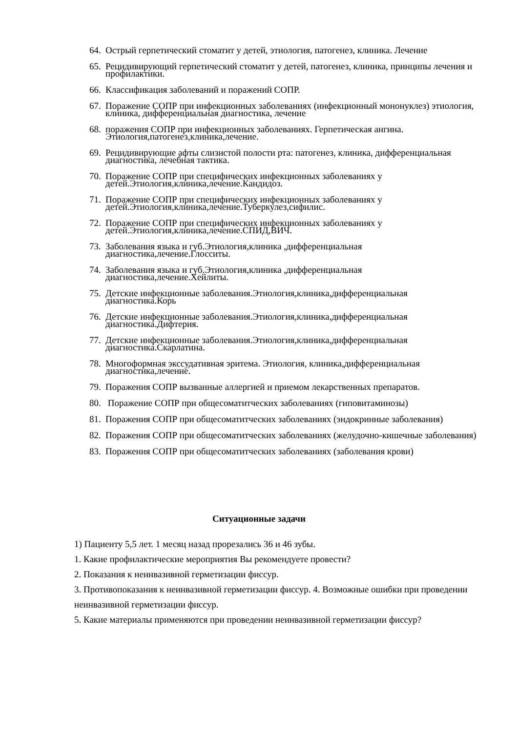64. Острый герпетический стоматит у детей, этиология, патогенез, клиника. Лечение
65. Рецидивирующий герпетический стоматит у детей, патогенез, клиника, принципы лечения и профилактики.
66. Классификация заболеваний и поражений СОПР.
67. Поражение СОПР при инфекционных заболеваниях (инфекционный мононуклез) этиология, клиника, дифференциальная диагностика, лечение
68. поражения СОПР при инфекционных заболеваниях. Герпетическая ангина. Этиология,патогенез,клиника,лечение.
69. Рецидивирующие афты слизистой полости рта: патогенез, клиника, дифференциальная диагностика, лечебная тактика.
70. Поражение СОПР при специфических инфекционных заболеваниях у детей.Этиология,клиника,лечение.Кандидоз.
71. Поражение СОПР при специфических инфекционных заболеваниях у детей.Этиология,клиника,лечение.Туберкулез,сифилис.
72. Поражение СОПР при специфических инфекционных заболеваниях у детей.Этиология,клиника,лечение.СПИД,ВИЧ.
73. Заболевания языка и губ.Этиология,клиника ,дифференциальная диагностика,лечение.Глосситы.
74. Заболевания языка и губ.Этиология,клиника ,дифференциальная диагностика,лечение.Хейлиты.
75. Детские инфекционные заболевания.Этиология,клиника,дифференциальная диагностика.Корь
76. Детские инфекционные заболевания.Этиология,клиника,дифференциальная диагностика.Дифтерия.
77. Детские инфекционные заболевания.Этиология,клиника,дифференциальная диагностика.Скарлатина.
78. Многоформная экссудативная эритема. Этиология, клиника,дифференциальная диагностика,лечение.
79. Поражения СОПР вызванные аллергией и приемом лекарственных препаратов.
80. Поражение СОПР при общесоматитческих заболеваниях (гиповитаминозы)
81. Поражения СОПР при общесоматитческих заболеваниях (эндокринные заболевания)
82. Поражения СОПР при общесоматитческих заболеваниях (желудочно-кишечные заболевания)
83. Поражения СОПР при общесоматитческих заболеваниях (заболевания крови)
Ситуационные задачи
1) Пациенту 5,5 лет. 1 месяц назад прорезались 36 и 46 зубы.
1. Какие профилактические мероприятия Вы рекомендуете провести?
2. Показания к неинвазивной герметизации фиссур.
3. Противопоказания к неинвазивной герметизации фиссур. 4. Возможные ошибки при проведении неинвазивной герметизации фиссур.
5. Какие материалы применяются при проведении неинвазивной герметизации фиссур?